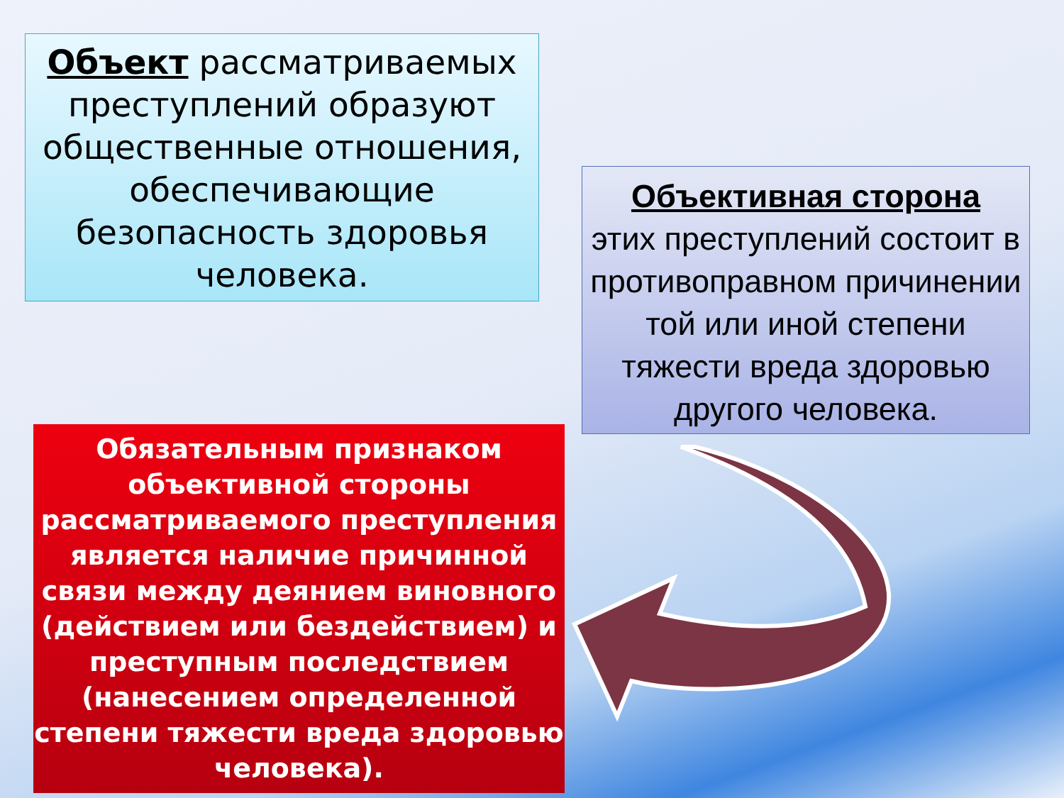Объект рассматриваемых преступлений образуют общественные отношения, обеспечивающие безопасность здоровья человека.
Объективная сторона
этих преступлений состоит в противоправном причинении той или иной степени тяжести вреда здоровью другого человека.
Обязательным признаком объективной стороны рассматриваемого преступления является наличие причинной связи между деянием виновного (действием или бездействием) и преступным последствием (нанесением определенной степени тяжести вреда здоровью человека).